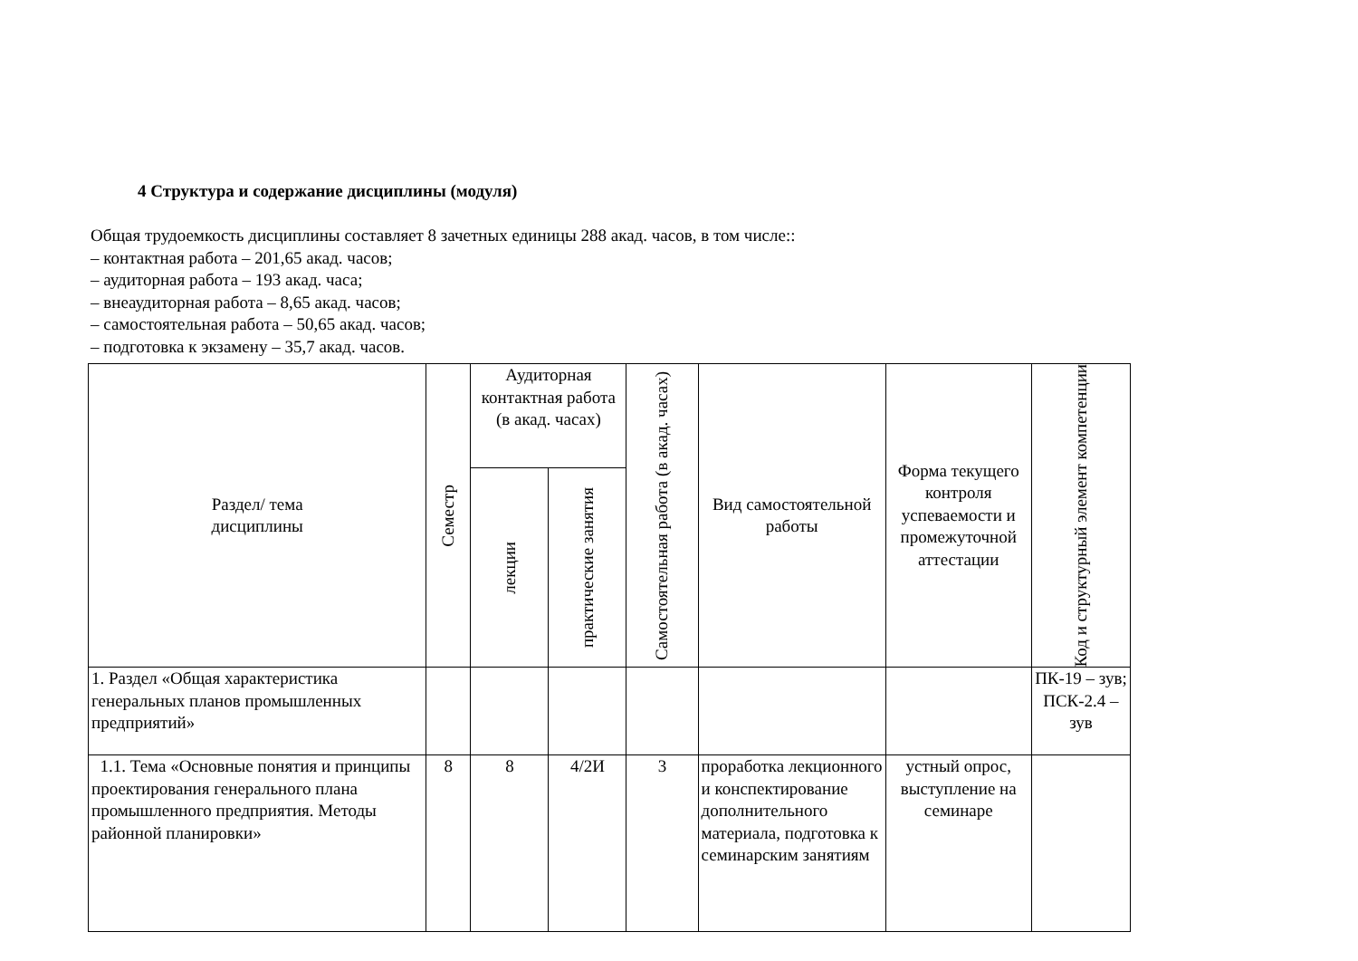4 Структура и содержание дисциплины (модуля)
Общая трудоемкость дисциплины составляет 8 зачетных единицы 288 акад. часов, в том числе::
– контактная работа – 201,65 акад. часов;
– аудиторная работа – 193 акад. часа;
– внеаудиторная работа – 8,65 акад. часов;
– самостоятельная работа – 50,65 акад. часов;
– подготовка к экзамену – 35,7 акад. часов.
| Раздел/ тема дисциплины | Семестр | Аудиторная контактная работа (в акад. часах) | | Самостоятельная работа (в акад. часах) | Вид самостоятельной работы | Форма текущего контроля успеваемости и промежуточной аттестации | Код и структурный элемент компетенции |
| --- | --- | --- | --- | --- | --- | --- | --- |
| | | лекции | практические занятия | | | | |
| 1. Раздел «Общая характеристика генеральных планов промышленных предприятий» | | | | | | | ПК-19 – зув; ПСК-2.4 – зув |
| 1.1. Тема «Основные понятия и принципы проектирования генерального плана промышленного предприятия. Методы районной планировки» | 8 | 8 | 4/2И | 3 | проработка лекционного и конспектирование дополнительного материала, подготовка к семинарским занятиям | устный опрос, выступление на семинаре | |